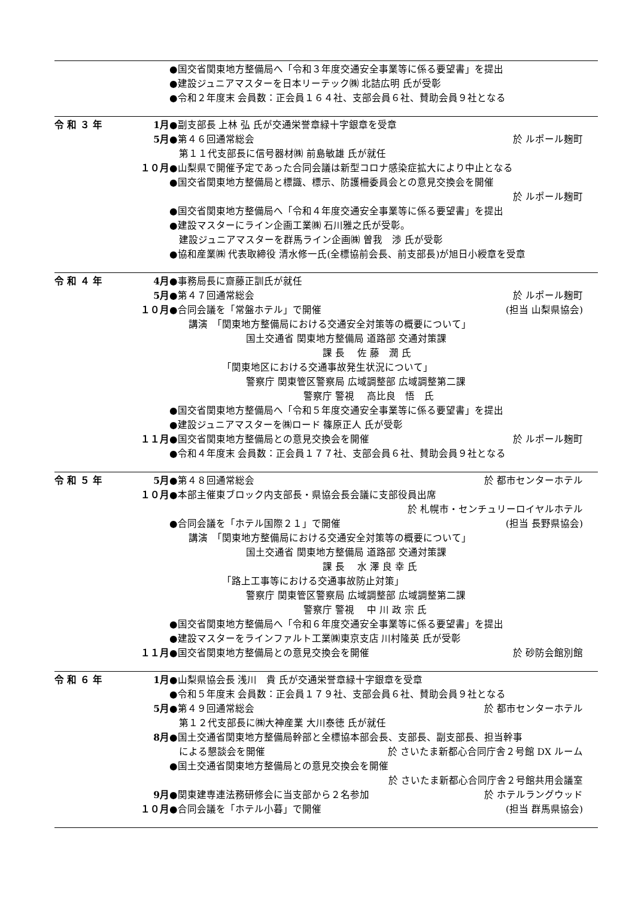●国交省関東地方整備局へ「令和３年度交通安全事業等に係る要望書」を提出
●建設ジュニアマスターを日本リーテック㈱ 北詰広明 氏が受彰
●令和２年度末 会員数：正会員１６４社、支部会員６社、賛助会員９社となる
令 和 ３ 年 1月 ●副支部長 上林 弘 氏が交通栄誉章緑十字銀章を受章
5月 ●第４６回通常総会 於 ルポール麹町
　第１１代支部長に信号器材㈱ 前島敏雄 氏が就任
１０月 ●山梨県で開催予定であった合同会議は新型コロナ感染症拡大により中止となる
●国交省関東地方整備局と標識、標示、防護柵委員会との意見交換会を開催
於 ルポール麹町
●国交省関東地方整備局へ「令和４年度交通安全事業等に係る要望書」を提出
●建設マスターにライン企画工業㈱ 石川雅之氏が受彰。
　建設ジュニアマスターを群馬ライン企画㈱ 曽我　渉 氏が受彰
●協和産業㈱ 代表取締役 清水修一氏(全標協前会長、前支部長)が旭日小綬章を受章
令 和 ４ 年 4月 ●事務局長に齋藤正訓氏が就任
5月 ●第４７回通常総会 於 ルポール麹町
１０月 ●合同会議を「常盤ホテル」で開催 (担当 山梨県協会)
　　講演　「関東地方整備局における交通安全対策等の概要について」
　　　　　　　　国土交通省 関東地方整備局 道路部 交通対策課
　　　　　　　　　　　　　　　　課 長　 佐 藤　潤 氏
　　　　　　「関東地区における交通事故発生状況について」
　　　　　　　　警察庁 関東管区警察局 広域調整部 広域調整第二課
　　　　　　　　　　　　　　警察庁 警視　 高比良　悟　氏
●国交省関東地方整備局へ「令和５年度交通安全事業等に係る要望書」を提出
●建設ジュニアマスターを㈱ロード 篠原正人 氏が受彰
１１月 ●国交省関東地方整備局との意見交換会を開催 於 ルポール麹町
●令和４年度末 会員数：正会員１７７社、支部会員６社、賛助会員９社となる
令 和 ５ 年 5月 ●第４８回通常総会 於 都市センターホテル
１０月 ●本部主催東ブロック内支部長・県協会長会議に支部役員出席
於 札幌市・センチュリーロイヤルホテル
●合同会議を「ホテル国際２１」で開催 (担当 長野県協会)
　　講演　「関東地方整備局における交通安全対策等の概要について」
　　　　　　　　国土交通省 関東地方整備局 道路部 交通対策課
　　　　　　　　　　　　　　　　課 長　 水 澤 良 幸 氏
　　　　　　「路上工事等における交通事故防止対策」
　　　　　　　　警察庁 関東管区警察局 広域調整部 広域調整第二課
　　　　　　　　　　　　　　警察庁 警視　 中 川 政 宗 氏
●国交省関東地方整備局へ「令和６年度交通安全事業等に係る要望書」を提出
●建設マスターをラインファルト工業㈱東京支店 川村隆英 氏が受彰
１１月 ●国交省関東地方整備局との意見交換会を開催 於 砂防会館別館
令 和 ６ 年 1月 ●山梨県協会長 浅川　貴 氏が交通栄誉章緑十字銀章を受章
●令和５年度末 会員数：正会員１７９社、支部会員６社、賛助会員９社となる
5月 ●第４９回通常総会 於 都市センターホテル
　第１２代支部長に㈱大神産業 大川泰徳 氏が就任
8月 ●国土交通省関東地方整備局幹部と全標協本部会長、支部長、副支部長、担当幹事
　による懇談会を開催 於 さいたま新都心合同庁舎２号館 DX ルーム
●国土交通省関東地方整備局との意見交換会を開催
於 さいたま新都心合同庁舎２号館共用会議室
9月 ●関東建専連法務研修会に当支部から２名参加 於 ホテルラングウッド
１０月 ●合同会議を「ホテル小暮」で開催 (担当 群馬県協会)